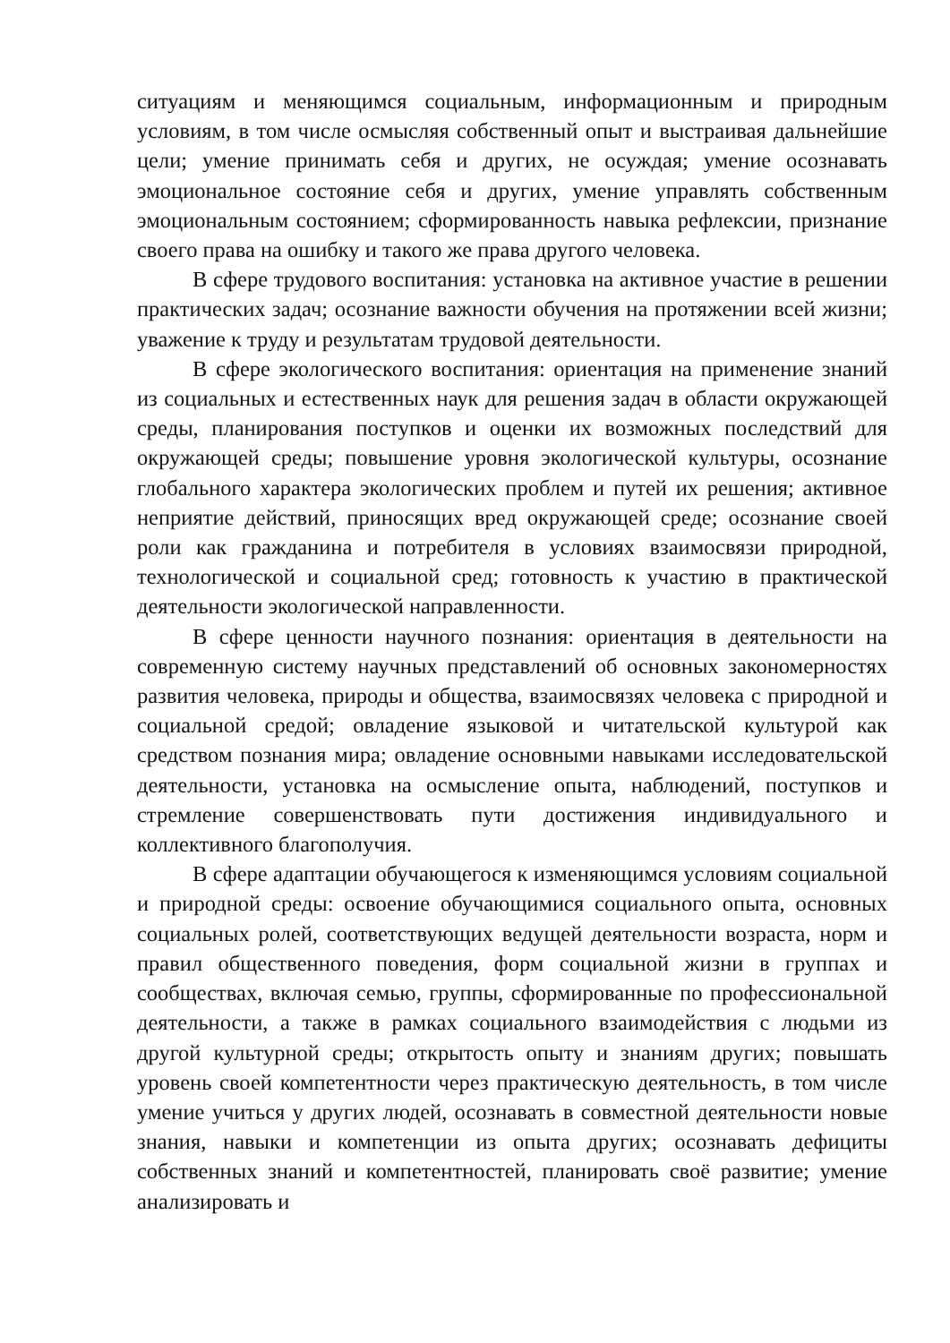ситуациям и меняющимся социальным, информационным и природным условиям, в том числе осмысляя собственный опыт и выстраивая дальнейшие цели; умение принимать себя и других, не осуждая; умение осознавать эмоциональное состояние себя и других, умение управлять собственным эмоциональным состоянием; сформированность навыка рефлексии, признание своего права на ошибку и такого же права другого человека.
В сфере трудового воспитания: установка на активное участие в решении практических задач; осознание важности обучения на протяжении всей жизни; уважение к труду и результатам трудовой деятельности.
В сфере экологического воспитания: ориентация на применение знаний из социальных и естественных наук для решения задач в области окружающей среды, планирования поступков и оценки их возможных последствий для окружающей среды; повышение уровня экологической культуры, осознание глобального характера экологических проблем и путей их решения; активное неприятие действий, приносящих вред окружающей среде; осознание своей роли как гражданина и потребителя в условиях взаимосвязи природной, технологической и социальной сред; готовность к участию в практической деятельности экологической направленности.
В сфере ценности научного познания: ориентация в деятельности на современную систему научных представлений об основных закономерностях развития человека, природы и общества, взаимосвязях человека с природной и социальной средой; овладение языковой и читательской культурой как средством познания мира; овладение основными навыками исследовательской деятельности, установка на осмысление опыта, наблюдений, поступков и стремление совершенствовать пути достижения индивидуального и коллективного благополучия.
В сфере адаптации обучающегося к изменяющимся условиям социальной и природной среды: освоение обучающимися социального опыта, основных социальных ролей, соответствующих ведущей деятельности возраста, норм и правил общественного поведения, форм социальной жизни в группах и сообществах, включая семью, группы, сформированные по профессиональной деятельности, а также в рамках социального взаимодействия с людьми из другой культурной среды; открытость опыту и знаниям других; повышать уровень своей компетентности через практическую деятельность, в том числе умение учиться у других людей, осознавать в совместной деятельности новые знания, навыки и компетенции из опыта других; осознавать дефициты собственных знаний и компетентностей, планировать своё развитие; умение анализировать и